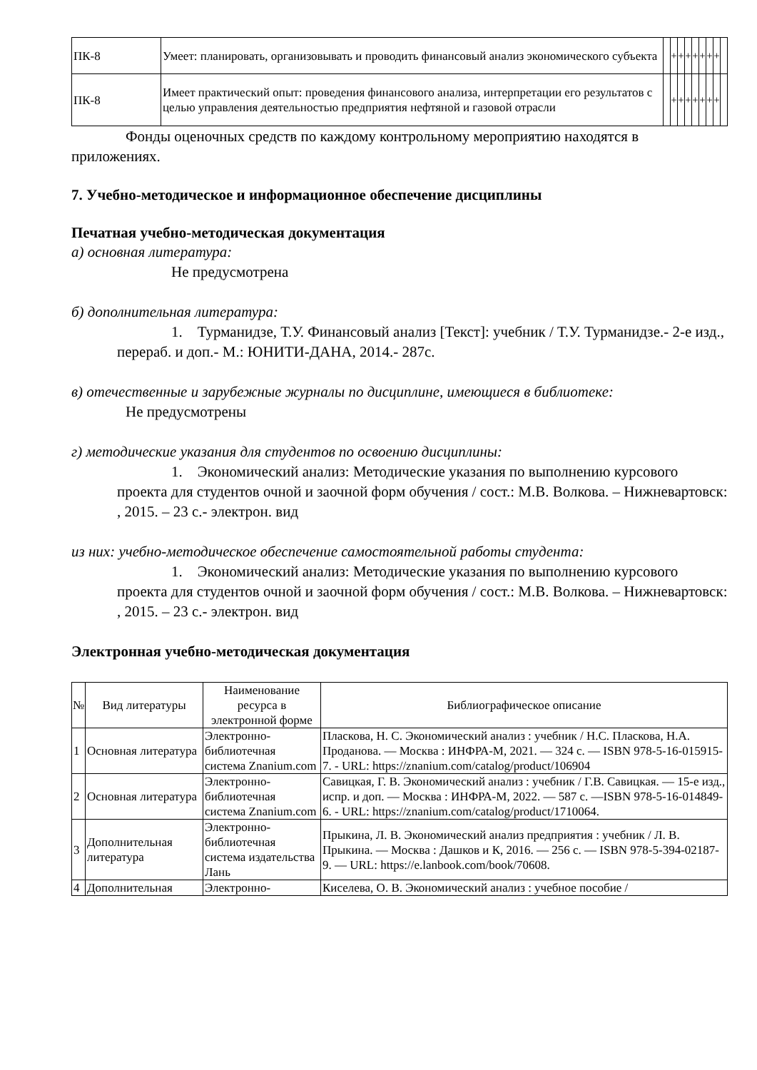| ПК-8 | Умеет: планировать, организовывать и проводить финансовый анализ экономического субъекта | | + | + | + | + | + | + | + | |
| ПК-8 | Имеет практический опыт: проведения финансового анализа, интерпретации его результатов с целью управления деятельностью предприятия нефтяной и газовой отрасли | | + | + | + | + | + | + | + | |
Фонды оценочных средств по каждому контрольному мероприятию находятся в приложениях.
7. Учебно-методическое и информационное обеспечение дисциплины
Печатная учебно-методическая документация
а) основная литература:
Не предусмотрена
б) дополнительная литература:
1. Турманидзе, Т.У. Финансовый анализ [Текст]: учебник / Т.У. Турманидзе.- 2-е изд., перераб. и доп.- М.: ЮНИТИ-ДАНА, 2014.- 287с.
в) отечественные и зарубежные журналы по дисциплине, имеющиеся в библиотеке:
Не предусмотрены
г) методические указания для студентов по освоению дисциплины:
1. Экономический анализ: Методические указания по выполнению курсового проекта для студентов очной и заочной форм обучения / сост.: М.В. Волкова. – Нижневартовск: , 2015. – 23 с.- электрон. вид
из них: учебно-методическое обеспечение самостоятельной работы студента:
1. Экономический анализ: Методические указания по выполнению курсового проекта для студентов очной и заочной форм обучения / сост.: М.В. Волкова. – Нижневартовск: , 2015. – 23 с.- электрон. вид
Электронная учебно-методическая документация
| № | Вид литературы | Наименование ресурса в электронной форме | Библиографическое описание |
| 1 | Основная литература | Электронно-библиотечная система Znanium.com | Пласкова, Н. С. Экономический анализ : учебник / Н.С. Пласкова, Н.А. Проданова. — Москва : ИНФРА-М, 2021. — 324 с. — ISBN 978-5-16-015915-7. - URL: https://znanium.com/catalog/product/106904 |
| 2 | Основная литература | Электронно-библиотечная система Znanium.com | Савицкая, Г. В. Экономический анализ : учебник / Г.В. Савицкая. — 15-е изд., испр. и доп. — Москва : ИНФРА-М, 2022. — 587 с. —ISBN 978-5-16-014849-6. - URL: https://znanium.com/catalog/product/1710064. |
| 3 | Дополнительная литература | Электронно-библиотечная система издательства Лань | Прыкина, Л. В. Экономический анализ предприятия : учебник / Л. В. Прыкина. — Москва : Дашков и К, 2016. — 256 с. — ISBN 978-5-394-02187-9. — URL: https://e.lanbook.com/book/70608. |
| 4 | Дополнительная | Электронно- | Киселева, О. В. Экономический анализ : учебное пособие / |